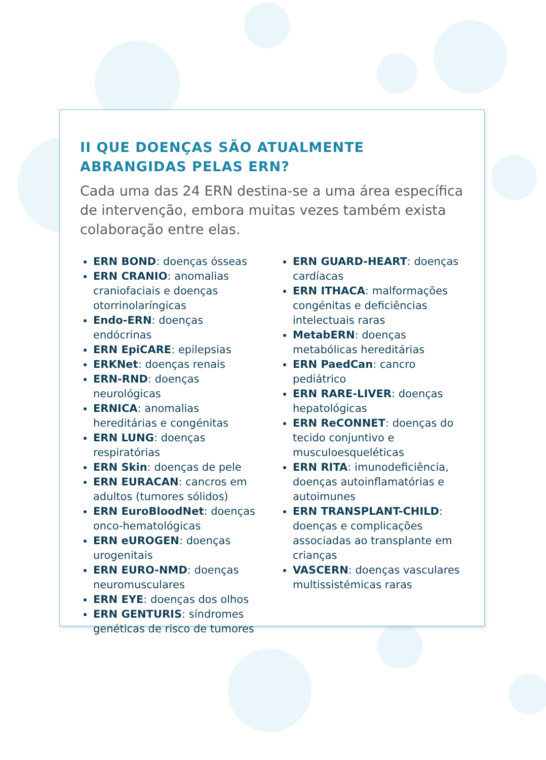II QUE DOENÇAS SÃO ATUALMENTE ABRANGIDAS PELAS ERN?
Cada uma das 24 ERN destina-se a uma área específica de intervenção, embora muitas vezes também exista colaboração entre elas.
ERN BOND: doenças ósseas
ERN CRANIO: anomalias craniofaciais e doenças otorrinolaríngicas
Endo-ERN: doenças endócrinas
ERN EpiCARE: epilepsias
ERKNet: doenças renais
ERN-RND: doenças neurológicas
ERNICA: anomalias hereditárias e congénitas
ERN LUNG: doenças respiratórias
ERN Skin: doenças de pele
ERN EURACAN: cancros em adultos (tumores sólidos)
ERN EuroBloodNet: doenças onco-hematológicas
ERN eUROGEN: doenças urogenitais
ERN EURO-NMD: doenças neuromusculares
ERN EYE: doenças dos olhos
ERN GENTURIS: síndromes genéticas de risco de tumores
ERN GUARD-HEART: doenças cardíacas
ERN ITHACA: malformações congénitas e deficiências intelectuais raras
MetabERN: doenças metabólicas hereditárias
ERN PaedCan: cancro pediátrico
ERN RARE-LIVER: doenças hepatológicas
ERN ReCONNET: doenças do tecido conjuntivo e musculoesqueléticas
ERN RITA: imunodeficiência, doenças autoinflamatórias e autoimunes
ERN TRANSPLANT-CHILD: doenças e complicações associadas ao transplante em crianças
VASCERN: doenças vasculares multissistémicas raras